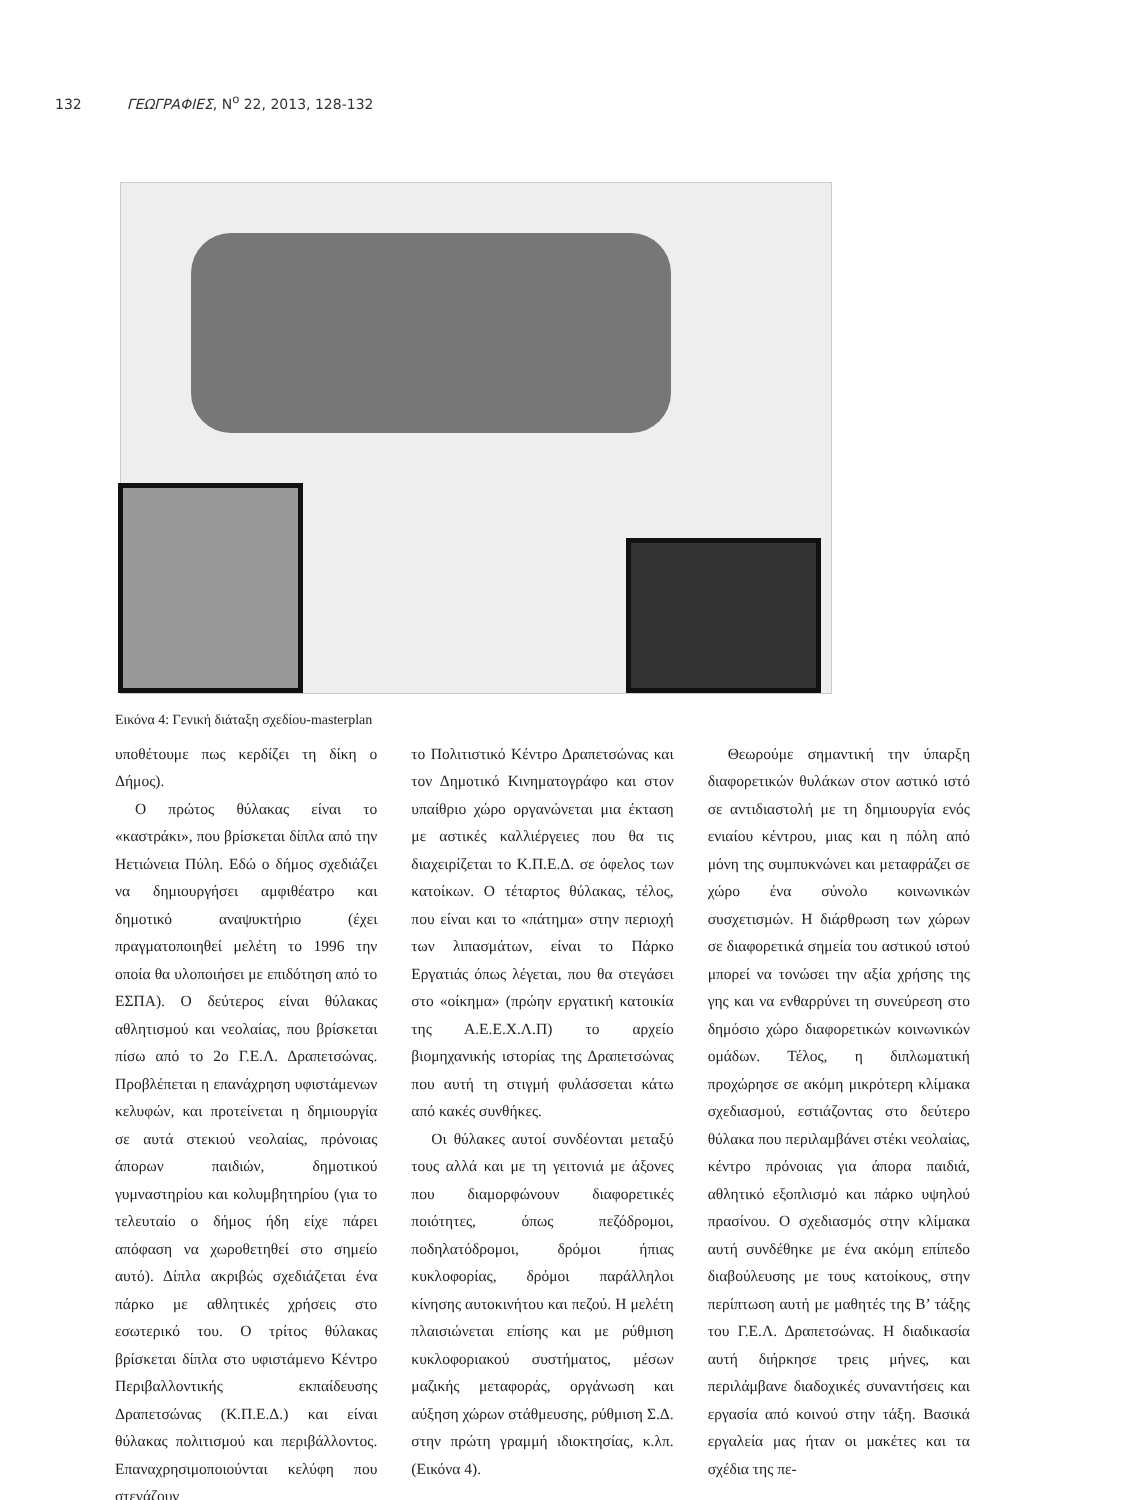132 ΓΕΩΓΡΑΦΙΕΣ, N<sup>o</sup> 22, 2013, 128-132
Εικόνα 4: Γενική διάταξη σχεδίου-masterplan
υποθέτουμε πως κερδίζει τη δίκη ο Δήμος).
Ο πρώτος θύλακας είναι το «καστράκι», που βρίσκεται δίπλα από την Ηετιώνεια Πύλη. Εδώ ο δήμος σχεδιάζει να δημιουργήσει αμφιθέατρο και δημοτικό αναψυκτήριο (έχει πραγματοποιηθεί μελέτη το 1996 την οποία θα υλοποιήσει με επιδότηση από το ΕΣΠΑ). Ο δεύτερος είναι θύλακας αθλητισμού και νεολαίας, που βρίσκεται πίσω από το 2ο Γ.Ε.Λ. Δραπετσώνας. Προβλέπεται η επανάχρηση υφιστάμενων κελυφών, και προτείνεται η δημιουργία σε αυτά στεκιού νεολαίας, πρόνοιας άπορων παιδιών, δημοτικού γυμναστηρίου και κολυμβητηρίου (για το τελευταίο ο δήμος ήδη είχε πάρει απόφαση να χωροθετηθεί στο σημείο αυτό). Δίπλα ακριβώς σχεδιάζεται ένα πάρκο με αθλητικές χρήσεις στο εσωτερικό του. Ο τρίτος θύλακας βρίσκεται δίπλα στο υφιστάμενο Κέντρο Περιβαλλοντικής εκπαίδευσης Δραπετσώνας (Κ.Π.Ε.Δ.) και είναι θύλακας πολιτισμού και περιβάλλοντος. Επαναχρησιμοποιούνται κελύφη που στεγάζουν
το Πολιτιστικό Κέντρο Δραπετσώνας και τον Δημοτικό Κινηματογράφο και στον υπαίθριο χώρο οργανώνεται μια έκταση με αστικές καλλιέργειες που θα τις διαχειρίζεται το Κ.Π.Ε.Δ. σε όφελος των κατοίκων. Ο τέταρτος θύλακας, τέλος, που είναι και το «πάτημα» στην περιοχή των λιπασμάτων, είναι το Πάρκο Εργατιάς όπως λέγεται, που θα στεγάσει στο «οίκημα» (πρώην εργατική κατοικία της Α.Ε.Ε.Χ.Λ.Π) το αρχείο βιομηχανικής ιστορίας της Δραπετσώνας που αυτή τη στιγμή φυλάσσεται κάτω από κακές συνθήκες.
Οι θύλακες αυτοί συνδέονται μεταξύ τους αλλά και με τη γειτονιά με άξονες που διαμορφώνουν διαφορετικές ποιότητες, όπως πεζόδρομοι, ποδηλατόδρομοι, δρόμοι ήπιας κυκλοφορίας, δρόμοι παράλληλοι κίνησης αυτοκινήτου και πεζού. Η μελέτη πλαισιώνεται επίσης και με ρύθμιση κυκλοφοριακού συστήματος, μέσων μαζικής μεταφοράς, οργάνωση και αύξηση χώρων στάθμευσης, ρύθμιση Σ.Δ. στην πρώτη γραμμή ιδιοκτησίας, κ.λπ. (Εικόνα 4).
Θεωρούμε σημαντική την ύπαρξη διαφορετικών θυλάκων στον αστικό ιστό σε αντιδιαστολή με τη δημιουργία ενός ενιαίου κέντρου, μιας και η πόλη από μόνη της συμπυκνώνει και μεταφράζει σε χώρο ένα σύνολο κοινωνικών συσχετισμών. Η διάρθρωση των χώρων σε διαφορετικά σημεία του αστικού ιστού μπορεί να τονώσει την αξία χρήσης της γης και να ενθαρρύνει τη συνεύρεση στο δημόσιο χώρο διαφορετικών κοινωνικών ομάδων. Τέλος, η διπλωματική προχώρησε σε ακόμη μικρότερη κλίμακα σχεδιασμού, εστιάζοντας στο δεύτερο θύλακα που περιλαμβάνει στέκι νεολαίας, κέντρο πρόνοιας για άπορα παιδιά, αθλητικό εξοπλισμό και πάρκο υψηλού πρασίνου. Ο σχεδιασμός στην κλίμακα αυτή συνδέθηκε με ένα ακόμη επίπεδο διαβούλευσης με τους κατοίκους, στην περίπτωση αυτή με μαθητές της Β’ τάξης του Γ.Ε.Λ. Δραπετσώνας. Η διαδικασία αυτή διήρκησε τρεις μήνες, και περιλάμβανε διαδοχικές συναντήσεις και εργασία από κοινού στην τάξη. Βασικά εργαλεία μας ήταν οι μακέτες και τα σχέδια της πε-